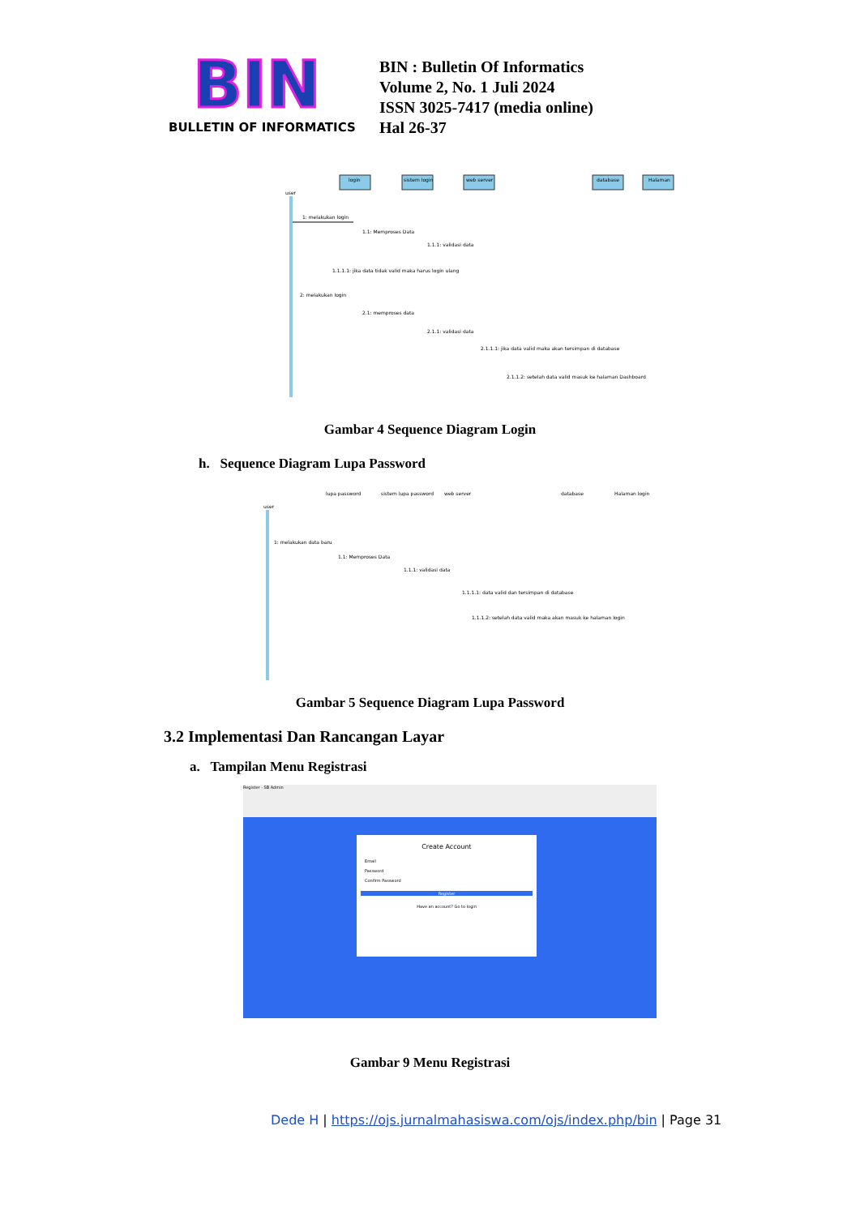BIN
BULLETIN OF INFORMATICS
BIN : Bulletin Of Informatics
Volume 2, No. 1 Juli 2024
ISSN 3025-7417 (media online)
Hal 26-37
login
sistem login
web server
database
Halaman
user
1: melakukan login
1.1: Memproses Data
1.1.1: validasi data
1.1.1.1: jika data tidak valid maka harus login ulang
2: melakukan login
2.1: memproses data
2.1.1: validasi data
2.1.1.1: jika data valid maka akan tersimpan di database
2.1.1.2: setelah data valid masuk ke halaman Dashboard
Gambar 4 Sequence Diagram Login
h. Sequence Diagram Lupa Password
user
1: melakukan data baru
1.1: Memproses Data
1.1.1: validasi data
1.1.1.1: data valid dan tersimpan di database
1.1.1.2: setelah data valid maka akan masuk ke halaman login
lupa password
sistem lupa password
web server
database
Halaman login
Gambar 5 Sequence Diagram Lupa Password
3.2 Implementasi Dan Rancangan Layar
a. Tampilan Menu Registrasi
Register - SB Admin
Create Account
Email
Password
Confirm Password
Register
Have an account? Go to login
Gambar 9 Menu Registrasi
Dede H | https://ojs.jurnalmahasiswa.com/ojs/index.php/bin | Page 31